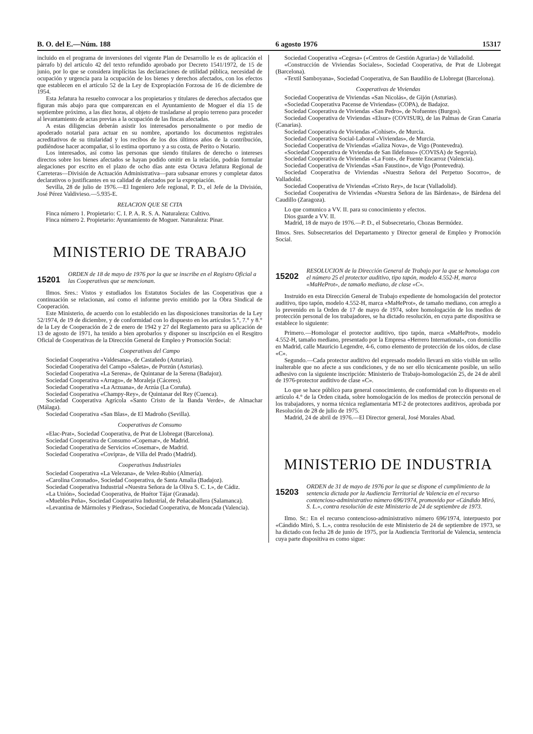B. O. del E.—Núm. 188 6 agosto 1976 15317
incluido en el programa de inversiones del vigente Plan de Desarrollo le es de aplicación el párrafo b) del artículo 42 del texto refundido aprobado por Decreto 1541/1972, de 15 de junio, por lo que se considera implícitas las declaraciones de utilidad pública, necesidad de ocupación y urgencia para la ocupación de los bienes y derechos afectados, con los efectos que establecen en el artículo 52 de la Ley de Expropiación Forzosa de 16 de diciembre de 1954.
Esta Jefatura ha resuelto convocar a los propietarios y titulares de derechos afectados que figuran más abajo para que comparezcan en el Ayuntamiento de Moguer el día 15 de septiembre próximo, a las diez horas, al objeto de trasladarse al propio terreno para proceder al levantamiento de actas previas a la ocupación de las fincas afectadas.
A estas diligencias deberán asistir los interesados personalmente o por medio de apoderado notarial para actuar en su nombre, aportando los documentos registrales acreditativos de su titularidad y los recibos de los dos últimos años de la contribución, pudiéndose hacer acompañar, si lo estima oportuno y a su costa, de Perito o Notario.
Los interesados, así como las personas que siendo titulares de derecho o intereses directos sobre los bienes afectados se hayan podido omitir en la relación, podrán formular alegaciones por escrito en el plazo de ocho días ante esta Octava Jefatura Regional de Carreteras—División de Actuación Administrativa—para subsanar errores y completar datos declarativos o justificantes en su calidad de afectados por la expropiación.
Sevilla, 28 de julio de 1976.—El Ingeniero Jefe regional, P. D., el Jefe de la División, José Pérez Valdivieso.—5.935-E.
RELACION QUE SE CITA
Finca número 1. Propietario: C. I. P. A. R. S. A. Naturaleza: Cultivo.
Finca número 2. Propietario: Ayuntamiento de Moguer. Naturaleza: Pinar.
MINISTERIO DE TRABAJO
15201 ORDEN de 18 de mayo de 1976 por la que se inscribe en el Registro Oficial a las Cooperativas que se mencionan.
Ilmos. Sres.: Vistos y estudiados los Estatutos Sociales de las Cooperativas que a continuación se relacionan, así como el informe previo emitido por la Obra Sindical de Cooperación.
Este Ministerio, de acuerdo con lo establecido en las disposiciones transitorias de la Ley 52/1974, de 19 de diciembre, y de conformidad con lo dispuesto en los artículos 5.°, 7.° y 8.° de la Ley de Cooperación de 2 de enero de 1942 y 27 del Reglamento para su aplicación de 13 de agosto de 1971, ha tenido a bien aprobarlos y disponer su inscripción en el Resgitro Oficial de Cooperativas de la Dirección General de Empleo y Promoción Social:
Cooperativas del Campo
Sociedad Cooperativa «Valdesana», de Castañedo (Asturias).
Sociedad Cooperativa del Campo «Saleta», de Porzún (Asturias).
Sociedad Cooperativa «La Serena», de Quintanar de la Serena (Badajoz).
Sociedad Cooperativa «Arrago», de Moraleja (Cáceres).
Sociedad Cooperativa «La Arzuana», de Arzúa (La Coruña).
Sociedad Cooperativa «Champy-Rey», de Quintanar del Rey (Cuenca).
Sociedad Cooperativa Agrícola «Santo Cristo de la Banda Verde», de Almachar (Málaga).
Sociedad Cooperativa «San Blas», de El Madroño (Sevilla).
Cooperativas de Consumo
«Elac-Prat», Sociedad Cooperativa, de Prat de Llobregat (Barcelona).
Sociedad Cooperativa de Consumo «Copemar», de Madrid.
Sociedad Cooperativa de Servicios «Cosemar», de Madrid.
Sociedad Cooperativa «Covipra», de Villa del Prado (Madrid).
Cooperativas Industriales
Sociedad Cooperativa «La Velezana», de Velez-Rubio (Almería).
«Carolina Coronado», Sociedad Cooperativa, de Santa Amalia (Badajoz).
Sociedad Cooperativa Industrial «Nuestra Señora de la Oliva S. C. I.», de Cádiz.
«La Unión», Sociedad Cooperativa, de Huétor Tájar (Granada).
«Muebles Peña», Sociedad Cooperativa Industrial, de Peñacaballera (Salamanca).
«Levantina de Mármoles y Piedras», Sociedad Cooperativa, de Moncada (Valencia).
Sociedad Cooperativa «Cegesa» («Centros de Gestión Agraria») de Valladolid.
«Construcción de Viviendas Sociales», Sociedad Cooperativa, de Prat de Llobregat (Barcelona).
«Textil Samboyana», Sociedad Cooperativa, de San Baudilio de Llobregat (Barcelona).
Cooperativas de Viviendas
Sociedad Cooperativa de Viviendas «San Nicolás», de Gijón (Asturias).
«Sociedad Cooperativa Pacense de Viviendas» (COPA), de Badajoz.
Sociedad Cooperativa de Viviendas «San Pedro», de Nofuentes (Burgos).
Sociedad Cooperativa de Viviendas «Elsur» (COVISUR), de las Palmas de Gran Canaria (Canarias).
Sociedad Cooperativa de Viviendas «Cohiset», de Murcia.
Sociedad Cooperativa Social-Laboral «Viviendas», de Murcia.
Sociedad Cooperativa de Viviendas «Galiza Nova», de Vigo (Pontevedra).
«Sociedad Cooperativa de Viviendas de San Ildefonso» (COVISA) de Segovia).
Sociedad Cooperativa de Viviendas «La Font», de Fuente Encarroz (Valencia).
Sociedad Cooperativa de Viviendas «San Faustino», de Vigo (Pontevedra).
Sociedad Cooperativa de Viviendas «Nuestra Señora del Perpetuo Socorro», de Valladolid.
Sociedad Cooperativa de Viviendas «Cristo Rey», de Iscar (Valladolid).
Sociedad Cooperativa de Viviendas «Nuestra Señora de las Bárdenas», de Bárdena del Caudillo (Zaragoza).
Lo que comunico a VV. II. para su conocimiento y efectos.
Dios guarde a VV. II.
Madrid, 18 de mayo de 1976.—P. D., el Subsecretario, Chozas Bermúdez.
Ilmos. Sres. Subsecretarios del Departamento y Director general de Empleo y Promoción Social.
15202 RESOLUCION de la Dirección General de Trabajo por la que se homologa con el número 25 el protector auditivo, tipo tapón, modelo 4.552-H, marca «MaHeProt», de tamaño mediano, de clase «C».
Instruido en esta Dirección General de Trabajo expediente de homologación del protector auditivo, tipo tapón, modelo 4.552-H, marca «MaHeProt», de tamaño mediano, con arreglo a lo prevenido en la Orden de 17 de mayo de 1974, sobre homologación de los medios de protección personal de los trabajadores, se ha dictado resolución, en cuya parte dispositiva se establece lo siguiente:
Primero.—Homologar el protector auditivo, tipo tapón, marca «MaHeProt», modelo 4.552-H, tamaño mediano, presentado por la Empresa «Herrero International», con domicilio en Madrid, calle Mauricio Legendre, 4-6, como elemento de protección de los oídos, de clase «C».
Segundo.—Cada protector auditivo del expresado modelo llevará en sitio visible un sello inalterable que no afecte a sus condiciones, y de no ser ello técnicamente posible, un sello adhesivo con la siguiente inscripción: Ministerio de Trabajo-homologación 25, de 24 de abril de 1976-protector auditivo de clase «C».
Lo que se hace público para general conocimiento, de conformidad con lo dispuesto en el artículo 4.° de la Orden citada, sobre homologación de los medios de protección personal de los trabajadores, y norma técnica reglamentaria MT-2 de protectores auditivos, aprobada por Resolución de 28 de julio de 1975.
Madrid, 24 de abril de 1976.—El Director general, José Morales Abad.
MINISTERIO DE INDUSTRIA
15203 ORDEN de 31 de mayo de 1976 por la que se dispone el cumplimiento de la sentencia dictada por la Audiencia Territorial de Valencia en el recurso contencioso-administrativo número 696/1974, promovido por «Cándido Miró, S. L.», contra resolución de este Ministerio de 24 de septiembre de 1973.
Ilmo. Sr.: En el recurso contencioso-administrativo número 696/1974, interpuesto por «Cándido Miró, S. L.», contra resolución de este Ministerio de 24 de septiembre de 1973, se ha dictado con fecha 28 de junio de 1975, por la Audiencia Territorial de Valencia, sentencia cuya parte dispositiva es como sigue: